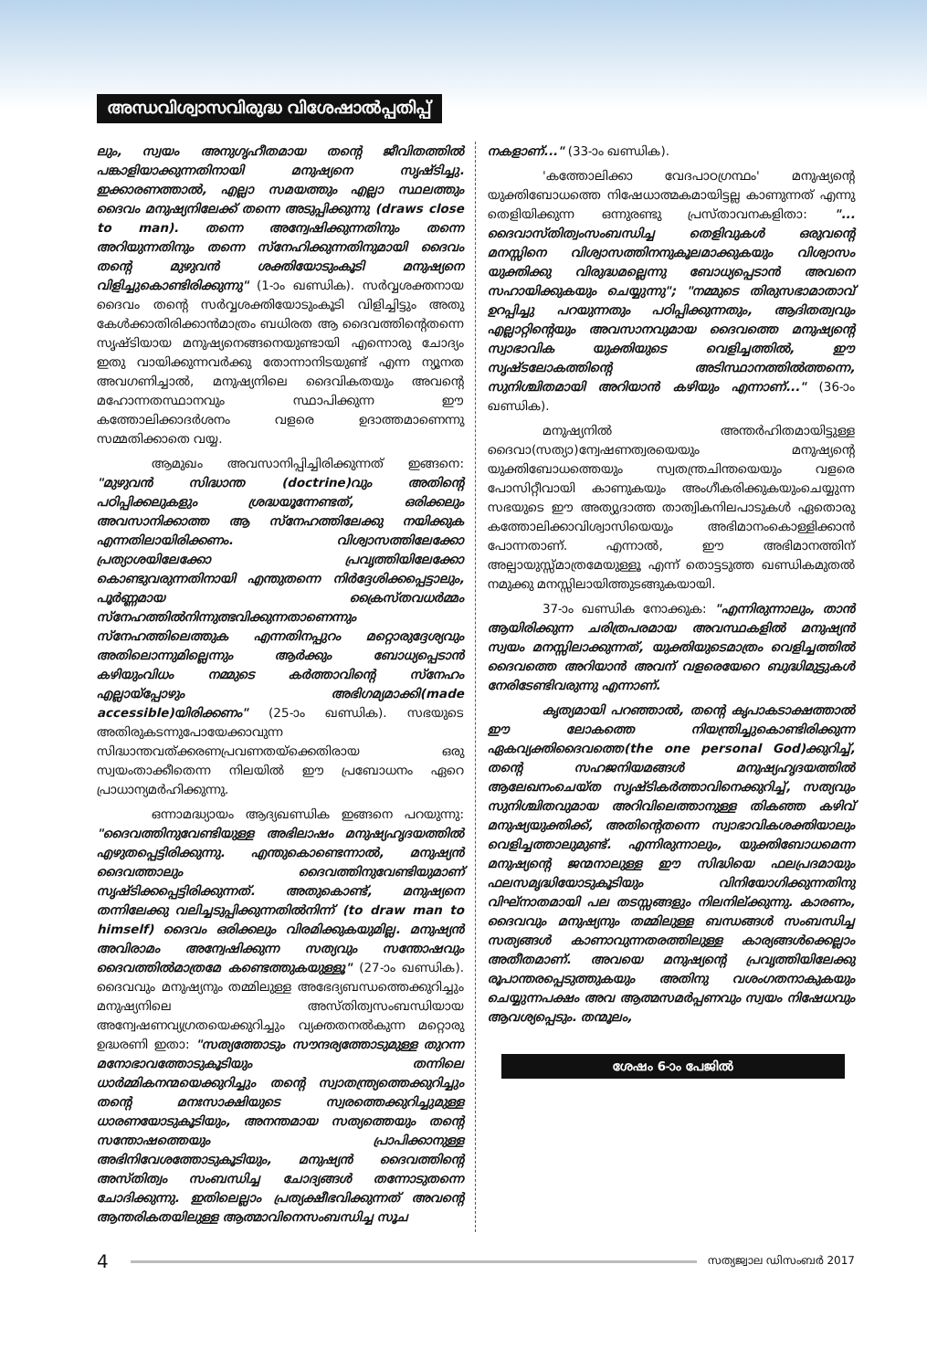അന്ധവിശ്വാസവിരുദ്ധ വിശേഷാൽപ്പതിപ്പ്
ലും, സ്വയം അനുഗൃഹീതമായ തന്റെ ജീവിതത്തിൽ പങ്കാളിയാക്കുന്നതിനായി മനുഷ്യനെ സൃഷ്ടിച്ചു. ഇക്കാരണത്താൽ, എല്ലാ സമയത്തും എല്ലാ സ്ഥലത്തും ദൈവം മനുഷ്യനിലേക്ക് തന്നെ അടുപ്പിക്കുന്നു (draws close to man). തന്നെ അന്വേഷിക്കുന്നതിനും തന്നെ അറിയുന്നതിനും തന്നെ സ്നേഹിക്കുന്നതിനുമായി ദൈവം തന്റെ മുഴുവൻ ശക്തിയോടുംകൂടി മനുഷ്യനെ വിളിച്ചുകൊണ്ടിരിക്കുന്നു" (1-ാം ഖണ്ഡിക). സർവ്വശക്തനായ ദൈവം തന്റെ സർവ്വശക്തിയോടുംകൂടി വിളിച്ചിട്ടും അതു കേൾക്കാതിരിക്കാൻമാത്രം ബധിരത ആ ദൈവത്തിന്റെതന്നെ സൃഷ്ടിയായ മനുഷ്യനെങ്ങനെയുണ്ടായി എന്നൊരു ചോദ്യം ഇതു വായിക്കുന്നവർക്കു തോന്നാനിടയുണ്ട് എന്ന ന്യൂനത അവഗണിച്ചാൽ, മനുഷ്യനിലെ ദൈവികതയും അവന്റെ മഹോന്നതസ്ഥാനവും സ്ഥാപിക്കുന്ന ഈ കത്തോലിക്കാദർശനം വളരെ ഉദാത്തമാണെന്നു സമ്മതിക്കാതെ വയ്യ.
ആമുഖം അവസാനിപ്പിച്ചിരിക്കുന്നത് ഇങ്ങനെ: "മുഴുവൻ സിദ്ധാന്ത (doctrine)വും അതിന്റെ പഠിപ്പിക്കലുകളും ശ്രദ്ധയൂന്നേണ്ടത്, ഒരിക്കലും അവസാനിക്കാത്ത ആ സ്നേഹത്തിലേക്കു നയിക്കുക എന്നതിലായിരിക്കണം. വിശ്വാസത്തിലേക്കോ പ്രത്യാശയിലേക്കോ പ്രവൃത്തിയിലേക്കോ കൊണ്ടുവരുന്നതിനായി എന്തുതന്നെ നിർദ്ദേശിക്കപ്പെട്ടാലും, പൂർണ്ണമായ ക്രൈസ്തവധർമ്മം സ്നേഹത്തിൽനിന്നുത്ഭവിക്കുന്നതാണെന്നും സ്നേഹത്തിലെത്തുക എന്നതിനപ്പുറം മറ്റൊരുദ്ദേശ്യവും അതിലൊന്നുമില്ലെന്നും ആർക്കും ബോധ്യപ്പെടാൻ കഴിയുംവിധം നമ്മുടെ കർത്താവിന്റെ സ്നേഹം എല്ലായ്പ്പോഴും അഭിഗമ്യമാക്കി(made accessible)യിരിക്കണം" (25-ാം ഖണ്ഡിക). സഭയുടെ അതിരുകടന്നുപോയേക്കാവുന്ന സിദ്ധാന്തവത്ക്കരണപ്രവണതയ്ക്കെതിരായ ഒരു സ്വയംതാക്കീതെന്ന നിലയിൽ ഈ പ്രബോധനം ഏറെ പ്രാധാന്യമർഹിക്കുന്നു.
ഒന്നാമദ്ധ്യായം ആദ്യഖണ്ഡിക ഇങ്ങനെ പറയുന്നു: "ദൈവത്തിനുവേണ്ടിയുള്ള അഭിലാഷം മനുഷ്യഹൃദയത്തിൽ എഴുതപ്പെട്ടിരിക്കുന്നു. എന്തുകൊണ്ടെന്നാൽ, മനുഷ്യൻ ദൈവത്താലും ദൈവത്തിനുവേണ്ടിയുമാണ് സൃഷ്ടിക്കപ്പെട്ടിരിക്കുന്നത്. അതുകൊണ്ട്, മനുഷ്യനെ തന്നിലേക്കു വലിച്ചടുപ്പിക്കുന്നതിൽനിന്ന് (to draw man to himself) ദൈവം ഒരിക്കലും വിരമിക്കുകയുമില്ല. മനുഷ്യൻ അവിരാമം അന്വേഷിക്കുന്ന സത്യവും സന്തോഷവും ദൈവത്തിൽമാത്രമേ കണ്ടെത്തുകയുള്ളൂ" (27-ാം ഖണ്ഡിക). ദൈവവും മനുഷ്യനും തമ്മിലുള്ള അഭേദ്യബന്ധത്തെക്കുറിച്ചും മനുഷ്യനിലെ അസ്തിത്വസംബന്ധിയായ അന്വേഷണവ്യഗ്രതയെക്കുറിച്ചും വ്യക്തതനൽകുന്ന മറ്റൊരു ഉദ്ധരണി ഇതാ: "സത്യത്തോടും സൗന്ദര്യത്തോടുമുള്ള തുറന്ന മനോഭാവത്തോടുകൂടിയും തന്നിലെ ധാർമ്മികനന്മയെക്കുറിച്ചും തന്റെ സ്വാതന്ത്ര്യത്തെക്കുറിച്ചും തന്റെ മനഃസാക്ഷിയുടെ സ്വരത്തെക്കുറിച്ചുമുള്ള ധാരണയോടുകൂടിയും, അനന്തമായ സത്യത്തെയും തന്റെ സന്തോഷത്തെയും പ്രാപിക്കാനുള്ള അഭിനിവേശത്തോടുകൂടിയും, മനുഷ്യൻ ദൈവത്തിന്റെ അസ്തിത്വം സംബന്ധിച്ച ചോദ്യങ്ങൾ തന്നോടുതന്നെ ചോദിക്കുന്നു. ഇതിലെല്ലാം പ്രത്യക്ഷീഭവിക്കുന്നത് അവന്റെ ആന്തരികതയിലുള്ള ആത്മാവിനെസംബന്ധിച്ച സൂച
നകളാണ്..." (33-ാം ഖണ്ഡിക).
'കത്തോലിക്കാ വേദപാഠഗ്രന്ഥം' മനുഷ്യന്റെ യുക്തിബോധത്തെ നിഷേധാത്മകമായിട്ടല്ല കാണുന്നത് എന്നു തെളിയിക്കുന്ന ഒന്നുരണ്ടു പ്രസ്താവനകളിതാ: "... ദൈവാസ്തിത്വംസംബന്ധിച്ച തെളിവുകൾ ഒരുവന്റെ മനസ്സിനെ വിശ്വാസത്തിനനുകൂലമാക്കുകയും വിശ്വാസം യുക്തിക്കു വിരുദ്ധമല്ലെന്നു ബോധ്യപ്പെടാൻ അവനെ സഹായിക്കുകയും ചെയ്യുന്നു"; "നമ്മുടെ തിരുസഭാമാതാവ് ഉറപ്പിച്ചു പറയുന്നതും പഠിപ്പിക്കുന്നതും, ആദിതത്വവും എല്ലാറ്റിന്റെയും അവസാനവുമായ ദൈവത്തെ മനുഷ്യന്റെ സ്വാഭാവിക യുക്തിയുടെ വെളിച്ചത്തിൽ, ഈ സൃഷ്ടലോകത്തിന്റെ അടിസ്ഥാനത്തിൽത്തന്നെ, സുനിശ്ചിതമായി അറിയാൻ കഴിയും എന്നാണ്..." (36-ാം ഖണ്ഡിക).
മനുഷ്യനിൽ അന്തർഹിതമായിട്ടുള്ള ദൈവാ(സത്യാ)ന്വേഷണത്വരയെയും മനുഷ്യന്റെ യുക്തിബോധത്തെയും സ്വതന്ത്രചിന്തയെയും വളരെ പോസിറ്റീവായി കാണുകയും അംഗീകരിക്കുകയുംചെയ്യുന്ന സഭയുടെ ഈ അത്യുദാത്ത താത്വികനിലപാടുകൾ ഏതൊരു കത്തോലിക്കാവിശ്വാസിയെയും അഭിമാനംകൊള്ളിക്കാൻ പോന്നതാണ്. എന്നാൽ, ഈ അഭിമാനത്തിന് അല്പായുസ്സ്മാത്രമേയുള്ളൂ എന്ന് തൊട്ടടുത്ത ഖണ്ഡികമുതൽ നമുക്കു മനസ്സിലായിത്തുടങ്ങുകയായി.
37-ാം ഖണ്ഡിക നോക്കുക: "എന്നിരുന്നാലും, താൻ ആയിരിക്കുന്ന ചരിത്രപരമായ അവസ്ഥകളിൽ മനുഷ്യൻ സ്വയം മനസ്സിലാക്കുന്നത്, യുക്തിയുടെമാത്രം വെളിച്ചത്തിൽ ദൈവത്തെ അറിയാൻ അവന് വളരെയേറെ ബുദ്ധിമുട്ടുകൾ നേരിടേണ്ടിവരുന്നു എന്നാണ്.
കൃത്യമായി പറഞ്ഞാൽ, തന്റെ കൃപാകടാക്ഷത്താൽ ഈ ലോകത്തെ നിയന്ത്രിച്ചുകൊണ്ടിരിക്കുന്ന ഏകവ്യക്തിദൈവത്തെ(the one personal God)ക്കുറിച്ച്, തന്റെ സഹജനിയമങ്ങൾ മനുഷ്യഹൃദയത്തിൽ ആലേഖനംചെയ്ത സൃഷ്ടികർത്താവിനെക്കുറിച്ച്, സത്യവും സുനിശ്ചിതവുമായ അറിവിലെത്താനുള്ള തികഞ്ഞ കഴിവ് മനുഷ്യയുക്തിക്ക്, അതിന്റെതന്നെ സ്വാഭാവികശക്തിയാലും വെളിച്ചത്താലുമുണ്ട്. എന്നിരുന്നാലും, യുക്തിബോധമെന്ന മനുഷ്യന്റെ ജന്മനാലുള്ള ഈ സിദ്ധിയെ ഫലപ്രദമായും ഫലസമൃദ്ധിയോടുകൂടിയും വിനിയോഗിക്കുന്നതിനു വിഘ്നാതമായി പല തടസ്സങ്ങളും നിലനില്ക്കുന്നു. കാരണം, ദൈവവും മനുഷ്യനും തമ്മിലുള്ള ബന്ധങ്ങൾ സംബന്ധിച്ച സത്യങ്ങൾ കാണാവുന്നതരത്തിലുള്ള കാര്യങ്ങൾക്കെല്ലാം അതീതമാണ്. അവയെ മനുഷ്യന്റെ പ്രവൃത്തിയിലേക്കു രൂപാന്തരപ്പെടുത്തുകയും അതിനു വശംഗതനാകുകയും ചെയ്യുന്നപക്ഷം അവ ആത്മസമർപ്പണവും സ്വയം നിഷേധവും ആവശ്യപ്പെടും. തന്മൂലം,
ശേഷം 6-ാം പേജിൽ
4
സത്യജ്വാല ഡിസംബർ 2017